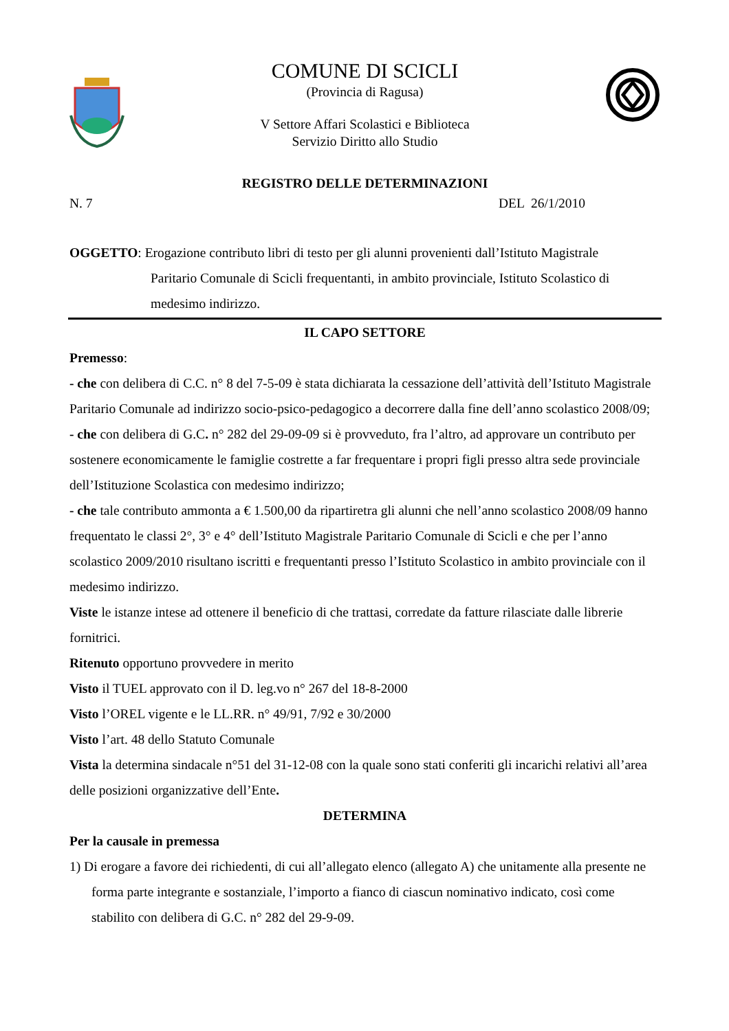COMUNE DI SCICLI
(Provincia di Ragusa)
V Settore Affari Scolastici e Biblioteca
Servizio Diritto allo Studio
REGISTRO DELLE DETERMINAZIONI
N. 7 DEL 26/1/2010
OGGETTO: Erogazione contributo libri di testo per gli alunni provenienti dall’Istituto Magistrale
Paritario Comunale di Scicli frequentanti, in ambito provinciale, Istituto Scolastico di medesimo indirizzo.
IL CAPO SETTORE
Premesso:
- che con delibera di C.C. n° 8 del 7-5-09 è stata dichiarata la cessazione dell’attività dell’Istituto Magistrale Paritario Comunale ad indirizzo socio-psico-pedagogico a decorrere dalla fine dell’anno scolastico 2008/09;
- che con delibera di G.C. n° 282 del 29-09-09 si è provveduto, fra l’altro, ad approvare un contributo per sostenere economicamente le famiglie costrette a far frequentare i propri figli presso altra sede provinciale dell’Istituzione Scolastica con medesimo indirizzo;
- che tale contributo ammonta a € 1.500,00 da ripartiretra gli alunni che nell’anno scolastico 2008/09 hanno frequentato le classi 2°, 3° e 4° dell’Istituto Magistrale Paritario Comunale di Scicli e che per l’anno scolastico 2009/2010 risultano iscritti e frequentanti presso l’Istituto Scolastico in ambito provinciale con il medesimo indirizzo.
Viste le istanze intese ad ottenere il beneficio di che trattasi, corredate da fatture rilasciate dalle librerie fornitrici.
Ritenuto opportuno provvedere in merito
Visto il TUEL approvato con il D. leg.vo n° 267 del 18-8-2000
Visto l’OREL vigente e le LL.RR. n° 49/91, 7/92 e 30/2000
Visto l’art. 48 dello Statuto Comunale
Vista la determina sindacale n°51 del 31-12-08 con la quale sono stati conferiti gli incarichi relativi all’area delle posizioni organizzative dell’Ente.
DETERMINA
Per la causale in premessa
1) Di erogare a favore dei richiedenti, di cui all’allegato elenco (allegato A) che unitamente alla presente ne forma parte integrante e sostanziale, l’importo a fianco di ciascun nominativo indicato, così come stabilito con delibera di G.C. n° 282 del 29-9-09.